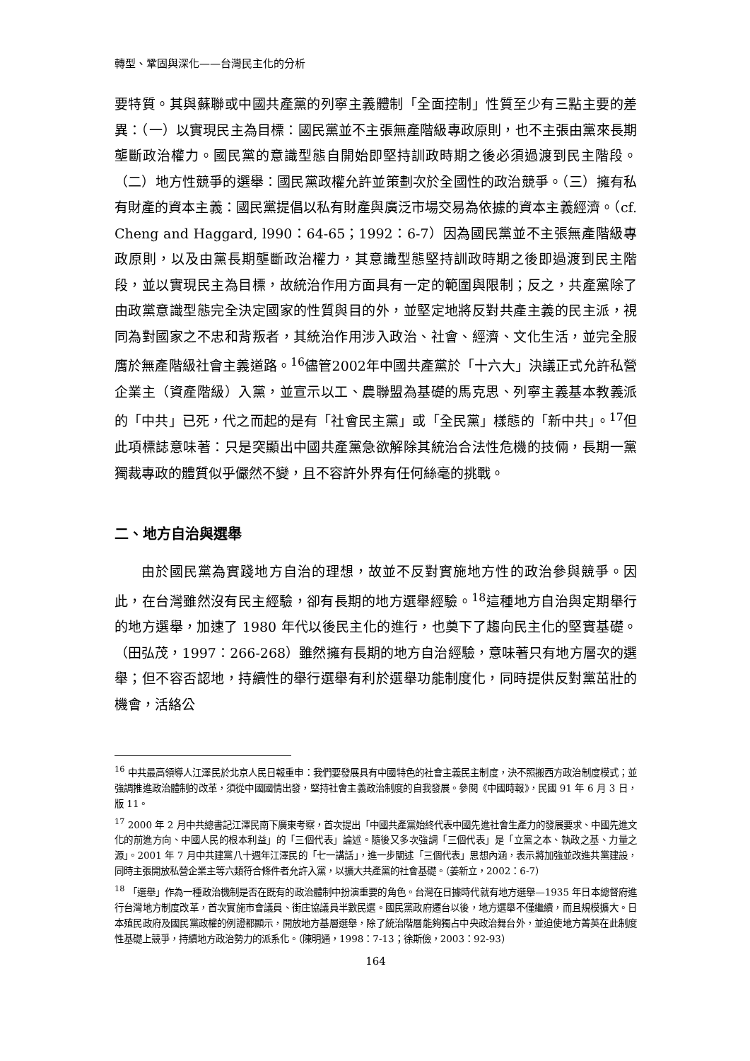轉型、鞏固與深化——台灣民主化的分析
要特質。其與蘇聯或中國共產黨的列寧主義體制「全面控制」性質至少有三點主要的差異：（一）以實現民主為目標：國民黨並不主張無產階級專政原則，也不主張由黨來長期壟斷政治權力。國民黨的意識型態自開始即堅持訓政時期之後必須過渡到民主階段。（二）地方性競爭的選舉：國民黨政權允許並策劃次於全國性的政治競爭。（三）擁有私有財產的資本主義：國民黨提倡以私有財產與廣泛市場交易為依據的資本主義經濟。（cf. Cheng and Haggard, l990：64-65；1992：6-7）因為國民黨並不主張無產階級專政原則，以及由黨長期壟斷政治權力，其意識型態堅持訓政時期之後即過渡到民主階段，並以實現民主為目標，故統治作用方面具有一定的範圍與限制；反之，共產黨除了由政黨意識型態完全決定國家的性質與目的外，並堅定地將反對共產主義的民主派，視同為對國家之不忠和背叛者，其統治作用涉入政治、社會、經濟、文化生活，並完全服膺於無產階級社會主義道路。<sup>16</sup>儘管2002年中國共產黨於「十六大」決議正式允許私營企業主（資產階級）入黨，並宣示以工、農聯盟為基礎的馬克思、列寧主義基本教義派的「中共」已死，代之而起的是有「社會民主黨」或「全民黨」樣態的「新中共」。<sup>17</sup>但此項標誌意味著：只是突顯出中國共產黨急欲解除其統治合法性危機的技倆，長期一黨獨裁專政的體質似乎儼然不變，且不容許外界有任何絲毫的挑戰。
二、地方自治與選舉
由於國民黨為實踐地方自治的理想，故並不反對實施地方性的政治參與競爭。因此，在台灣雖然沒有民主經驗，卻有長期的地方選舉經驗。<sup>18</sup>這種地方自治與定期舉行的地方選舉，加速了 1980 年代以後民主化的進行，也奠下了趨向民主化的堅實基礎。（田弘茂，1997：266-268）雖然擁有長期的地方自治經驗，意味著只有地方層次的選舉；但不容否認地，持續性的舉行選舉有利於選舉功能制度化，同時提供反對黨茁壯的機會，活絡公
<sup>16</sup> 中共最高領導人江澤民於北京人民日報重申：我們要發展具有中國特色的社會主義民主制度，決不照搬西方政治制度模式；並強調推進政治體制的改革，須從中國國情出發，堅持社會主義政治制度的自我發展。參閱《中國時報》，民國 91 年 6 月 3 日，版 11。
<sup>17</sup> 2000 年 2 月中共總書記江澤民南下廣東考察，首次提出「中國共產黨始終代表中國先進社會生產力的發展要求、中國先進文化的前進方向、中國人民的根本利益」的「三個代表」論述。隨後又多次強調「三個代表」是「立黨之本、執政之基、力量之源」。2001 年 7 月中共建黨八十週年江澤民的「七一講話」，進一步闡述「三個代表」思想內涵，表示將加強並改進共黨建設，同時主張開放私營企業主等六類符合條件者允許入黨，以擴大共產黨的社會基礎。（姜新立，2002：6-7）
<sup>18</sup> 「選舉」作為一種政治機制是否在既有的政治體制中扮演重要的角色。台灣在日據時代就有地方選舉—1935 年日本總督府進行台灣地方制度改革，首次實施市會議員、街庄協議員半數民選。國民黨政府遷台以後，地方選舉不僅繼續，而且規模擴大。日本殖民政府及國民黨政權的例證都顯示，開放地方基層選舉，除了統治階層能夠獨占中央政治舞台外，並迫使地方菁英在此制度性基礎上競爭，持續地方政治勢力的派系化。（陳明通，1998：7-13；徐斯儉，2003：92-93）
164